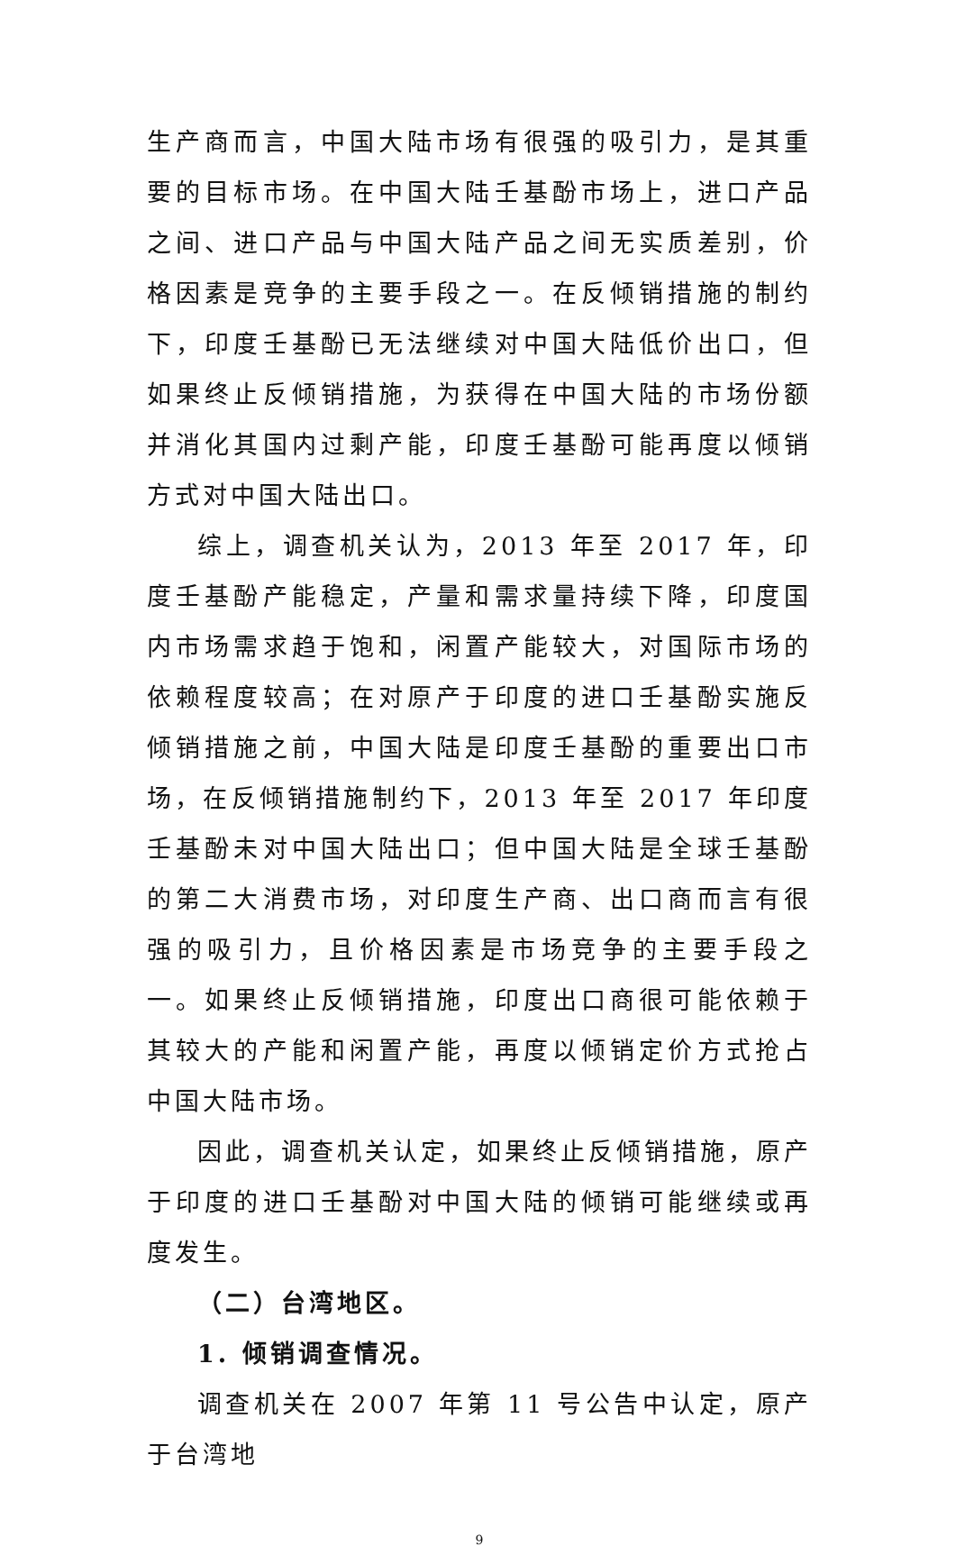生产商而言，中国大陆市场有很强的吸引力，是其重要的目标市场。在中国大陆壬基酚市场上，进口产品之间、进口产品与中国大陆产品之间无实质差别，价格因素是竞争的主要手段之一。在反倾销措施的制约下，印度壬基酚已无法继续对中国大陆低价出口，但如果终止反倾销措施，为获得在中国大陆的市场份额并消化其国内过剩产能，印度壬基酚可能再度以倾销方式对中国大陆出口。
综上，调查机关认为，2013 年至 2017 年，印度壬基酚产能稳定，产量和需求量持续下降，印度国内市场需求趋于饱和，闲置产能较大，对国际市场的依赖程度较高；在对原产于印度的进口壬基酚实施反倾销措施之前，中国大陆是印度壬基酚的重要出口市场，在反倾销措施制约下，2013 年至 2017 年印度壬基酚未对中国大陆出口；但中国大陆是全球壬基酚的第二大消费市场，对印度生产商、出口商而言有很强的吸引力，且价格因素是市场竞争的主要手段之一。如果终止反倾销措施，印度出口商很可能依赖于其较大的产能和闲置产能，再度以倾销定价方式抢占中国大陆市场。
因此，调查机关认定，如果终止反倾销措施，原产于印度的进口壬基酚对中国大陆的倾销可能继续或再度发生。
（二）台湾地区。
1. 倾销调查情况。
调查机关在 2007 年第 11 号公告中认定，原产于台湾地
9